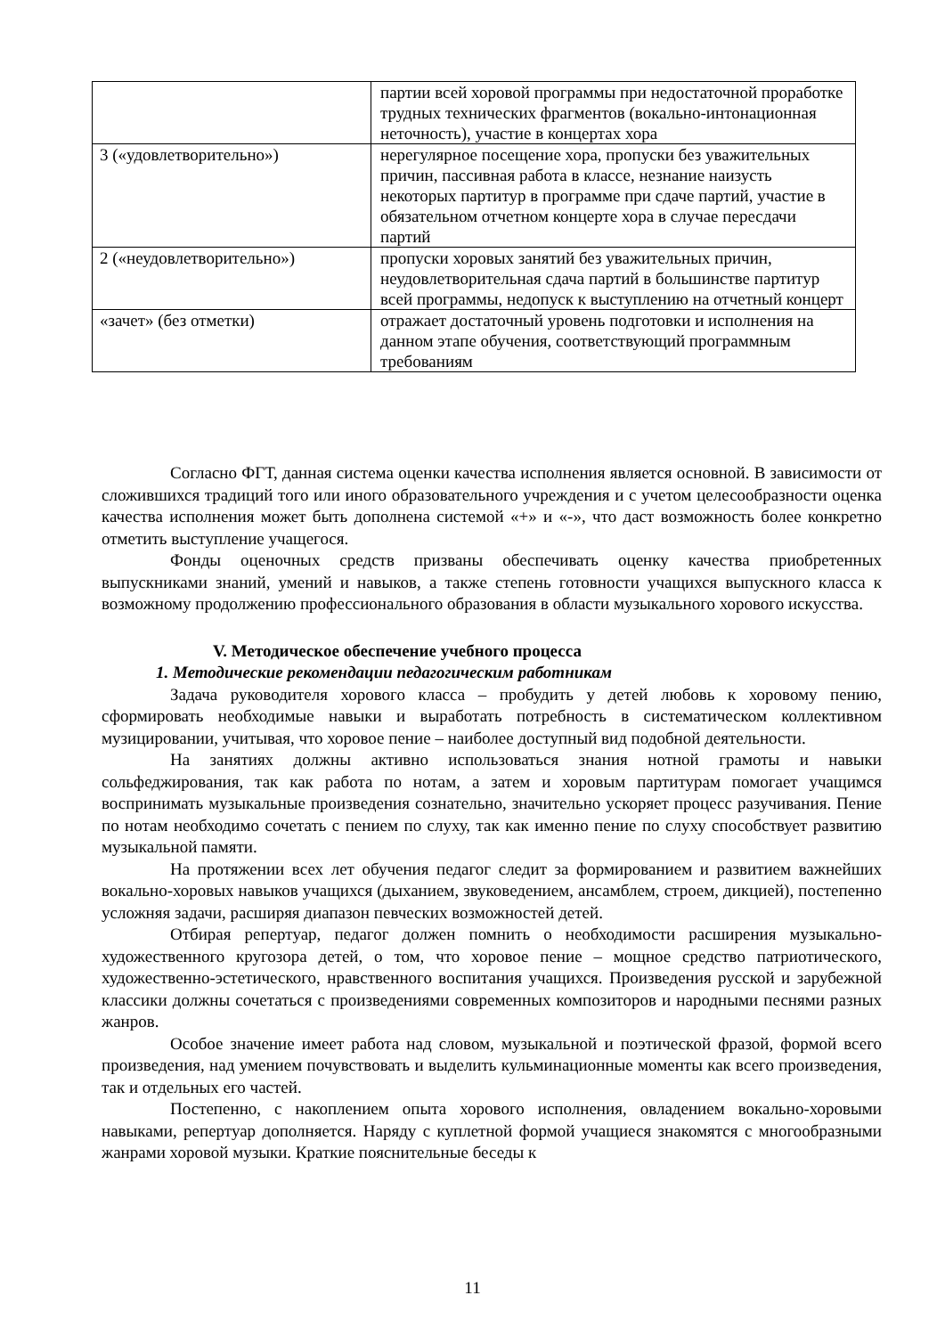| | партии всей хоровой программы при недостаточной проработке трудных технических фрагментов (вокально-интонационная неточность), участие в концертах хора |
| 3 («удовлетворительно») | нерегулярное посещение хора, пропуски без уважительных причин, пассивная работа в классе, незнание наизусть некоторых партитур в программе при сдаче партий, участие в обязательном отчетном концерте хора в случае пересдачи партий |
| 2 («неудовлетворительно») | пропуски хоровых занятий без уважительных причин, неудовлетворительная сдача партий в большинстве партитур всей программы, недопуск к выступлению на отчетный концерт |
| «зачет» (без отметки) | отражает достаточный уровень подготовки и исполнения на данном этапе обучения, соответствующий программным требованиям |
Согласно ФГТ, данная система оценки качества исполнения является основной. В зависимости от сложившихся традиций того или иного образовательного учреждения и с учетом целесообразности оценка качества исполнения может быть дополнена системой «+» и «-», что даст возможность более конкретно отметить выступление учащегося.
Фонды оценочных средств призваны обеспечивать оценку качества приобретенных выпускниками знаний, умений и навыков, а также степень готовности учащихся выпускного класса к возможному продолжению профессионального образования в области музыкального хорового искусства.
V. Методическое обеспечение учебного процесса
1. Методические рекомендации педагогическим работникам
Задача руководителя хорового класса – пробудить у детей любовь к хоровому пению, сформировать необходимые навыки и выработать потребность в систематическом коллективном музицировании, учитывая, что хоровое пение – наиболее доступный вид подобной деятельности.
На занятиях должны активно использоваться знания нотной грамоты и навыки сольфеджирования, так как работа по нотам, а затем и хоровым партитурам помогает учащимся воспринимать музыкальные произведения сознательно, значительно ускоряет процесс разучивания. Пение по нотам необходимо сочетать с пением по слуху, так как именно пение по слуху способствует развитию музыкальной памяти.
На протяжении всех лет обучения педагог следит за формированием и развитием важнейших вокально-хоровых навыков учащихся (дыханием, звуковедением, ансамблем, строем, дикцией), постепенно усложняя задачи, расширяя диапазон певческих возможностей детей.
Отбирая репертуар, педагог должен помнить о необходимости расширения музыкально-художественного кругозора детей, о том, что хоровое пение – мощное средство патриотического, художественно-эстетического, нравственного воспитания учащихся. Произведения русской и зарубежной классики должны сочетаться с произведениями современных композиторов и народными песнями разных жанров.
Особое значение имеет работа над словом, музыкальной и поэтической фразой, формой всего произведения, над умением почувствовать и выделить кульминационные моменты как всего произведения, так и отдельных его частей.
Постепенно, с накоплением опыта хорового исполнения, овладением вокально-хоровыми навыками, репертуар дополняется. Наряду с куплетной формой учащиеся знакомятся с многообразными жанрами хоровой музыки. Краткие пояснительные беседы к
11